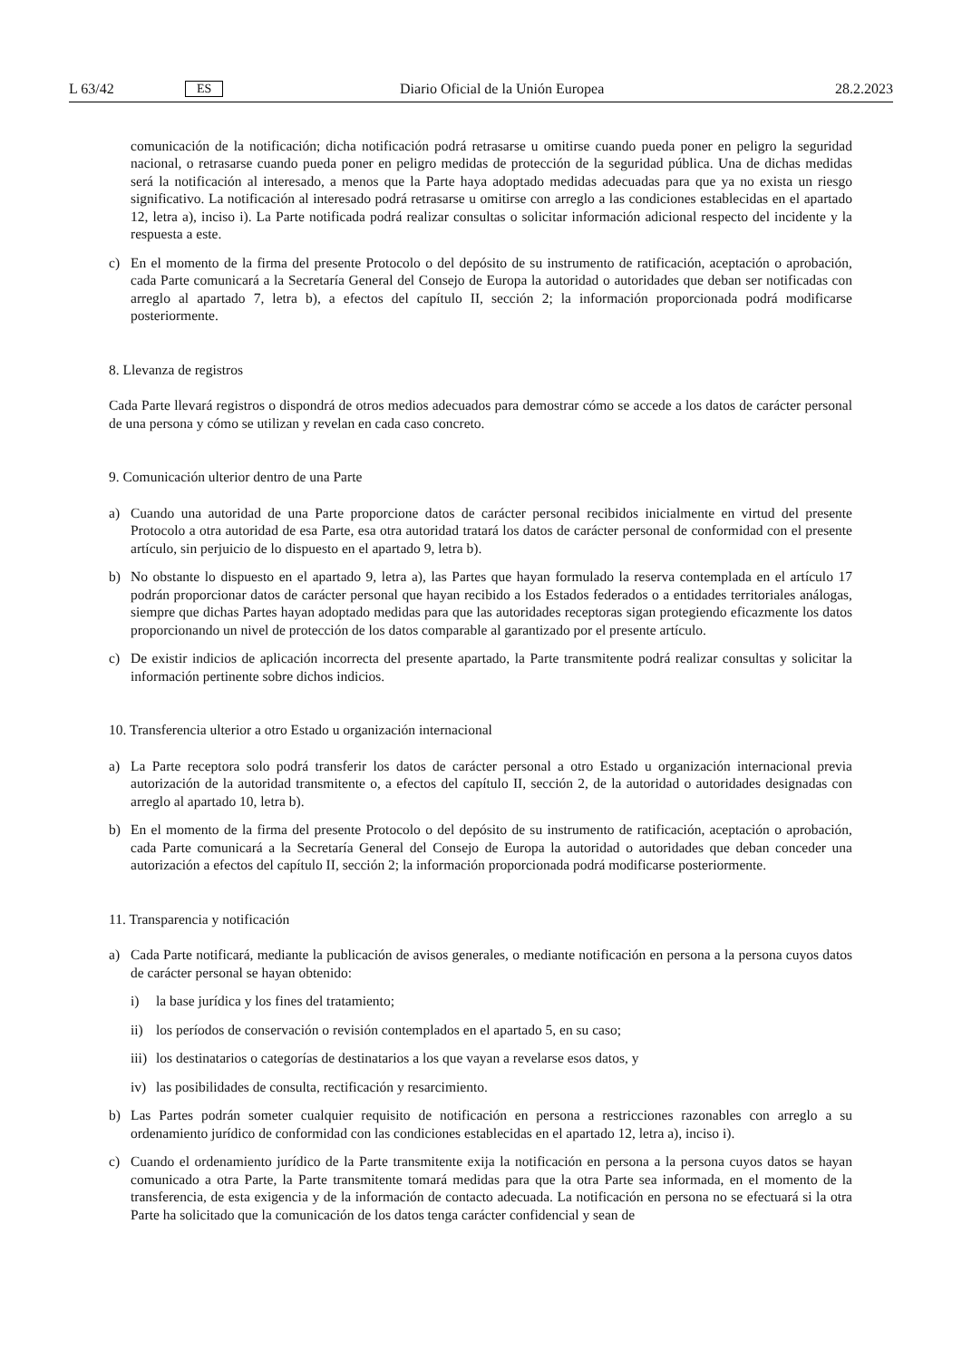L 63/42 ES Diario Oficial de la Unión Europea 28.2.2023
comunicación de la notificación; dicha notificación podrá retrasarse u omitirse cuando pueda poner en peligro la seguridad nacional, o retrasarse cuando pueda poner en peligro medidas de protección de la seguridad pública. Una de dichas medidas será la notificación al interesado, a menos que la Parte haya adoptado medidas adecuadas para que ya no exista un riesgo significativo. La notificación al interesado podrá retrasarse u omitirse con arreglo a las condiciones establecidas en el apartado 12, letra a), inciso i). La Parte notificada podrá realizar consultas o solicitar información adicional respecto del incidente y la respuesta a este.
c) En el momento de la firma del presente Protocolo o del depósito de su instrumento de ratificación, aceptación o aprobación, cada Parte comunicará a la Secretaría General del Consejo de Europa la autoridad o autoridades que deban ser notificadas con arreglo al apartado 7, letra b), a efectos del capítulo II, sección 2; la información proporcionada podrá modificarse posteriormente.
8. Llevanza de registros
Cada Parte llevará registros o dispondrá de otros medios adecuados para demostrar cómo se accede a los datos de carácter personal de una persona y cómo se utilizan y revelan en cada caso concreto.
9. Comunicación ulterior dentro de una Parte
a) Cuando una autoridad de una Parte proporcione datos de carácter personal recibidos inicialmente en virtud del presente Protocolo a otra autoridad de esa Parte, esa otra autoridad tratará los datos de carácter personal de conformidad con el presente artículo, sin perjuicio de lo dispuesto en el apartado 9, letra b).
b) No obstante lo dispuesto en el apartado 9, letra a), las Partes que hayan formulado la reserva contemplada en el artículo 17 podrán proporcionar datos de carácter personal que hayan recibido a los Estados federados o a entidades territoriales análogas, siempre que dichas Partes hayan adoptado medidas para que las autoridades receptoras sigan protegiendo eficazmente los datos proporcionando un nivel de protección de los datos comparable al garantizado por el presente artículo.
c) De existir indicios de aplicación incorrecta del presente apartado, la Parte transmitente podrá realizar consultas y solicitar la información pertinente sobre dichos indicios.
10. Transferencia ulterior a otro Estado u organización internacional
a) La Parte receptora solo podrá transferir los datos de carácter personal a otro Estado u organización internacional previa autorización de la autoridad transmitente o, a efectos del capítulo II, sección 2, de la autoridad o autoridades designadas con arreglo al apartado 10, letra b).
b) En el momento de la firma del presente Protocolo o del depósito de su instrumento de ratificación, aceptación o aprobación, cada Parte comunicará a la Secretaría General del Consejo de Europa la autoridad o autoridades que deban conceder una autorización a efectos del capítulo II, sección 2; la información proporcionada podrá modificarse posteriormente.
11. Transparencia y notificación
a) Cada Parte notificará, mediante la publicación de avisos generales, o mediante notificación en persona a la persona cuyos datos de carácter personal se hayan obtenido:
i) la base jurídica y los fines del tratamiento;
ii) los períodos de conservación o revisión contemplados en el apartado 5, en su caso;
iii) los destinatarios o categorías de destinatarios a los que vayan a revelarse esos datos, y
iv) las posibilidades de consulta, rectificación y resarcimiento.
b) Las Partes podrán someter cualquier requisito de notificación en persona a restricciones razonables con arreglo a su ordenamiento jurídico de conformidad con las condiciones establecidas en el apartado 12, letra a), inciso i).
c) Cuando el ordenamiento jurídico de la Parte transmitente exija la notificación en persona a la persona cuyos datos se hayan comunicado a otra Parte, la Parte transmitente tomará medidas para que la otra Parte sea informada, en el momento de la transferencia, de esta exigencia y de la información de contacto adecuada. La notificación en persona no se efectuará si la otra Parte ha solicitado que la comunicación de los datos tenga carácter confidencial y sean de